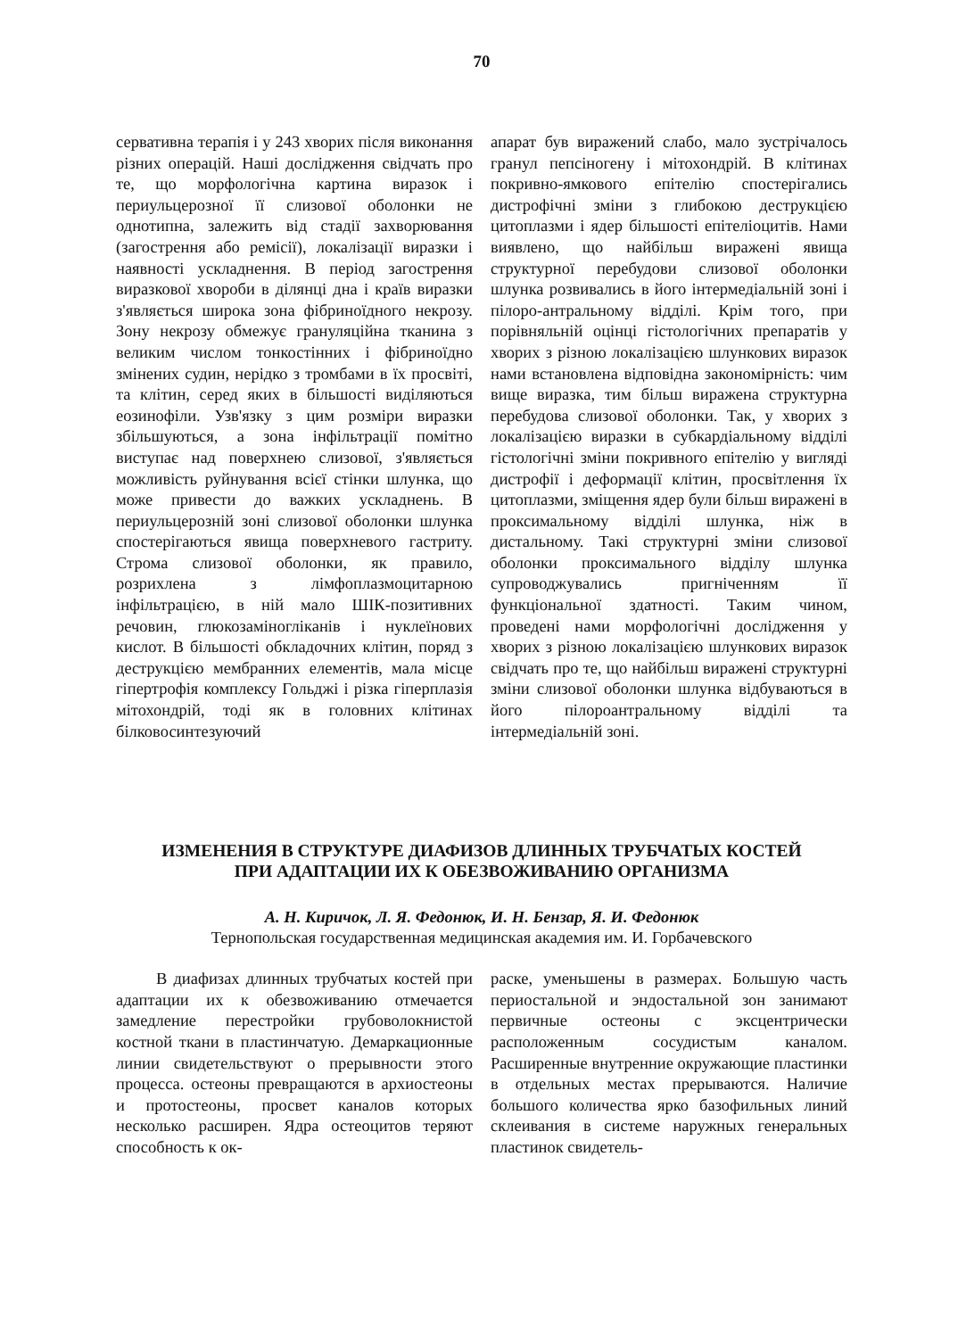70
сервативна терапія і у 243 хворих після виконання різних операцій. Наші дослідження свідчать про те, що морфологічна картина виразок і периульцерозної її слизової оболонки не однотипна, залежить від стадії захворювання (загострення або ремісії), локалізації виразки і наявності ускладнення. В період загострення виразкової хвороби в ділянці дна і країв виразки з'являється широка зона фібриноїдного некрозу. Зону некрозу обмежує грануляційна тканина з великим числом тонкостінних і фібриноїдно змінених судин, нерідко з тромбами в їх просвіті, та клітин, серед яких в більшості виділяються еозинофіли. Узв'язку з цим розміри виразки збільшуються, а зона інфільтрації помітно виступає над поверхнею слизової, з'являється можливість руйнування всієї стінки шлунка, що може привести до важких ускладнень. В периульцерозній зоні слизової оболонки шлунка спостерігаються явища поверхневого гастриту. Строма слизової оболонки, як правило, розрихлена з лімфоплазмоцитарною інфільтрацією, в ній мало ШІК-позитивних речовин, глюкозаміногліканів і нуклеїнових кислот. В більшості обкладочних клітин, поряд з деструкцією мембранних елементів, мала місце гіпертрофія комплексу Гольджі і різка гіперплазія мітохондрій, тоді як в головних клітинах білковосинтезуючий
апарат був виражений слабо, мало зустрічалось гранул пепсіногену і мітохондрій. В клітинах покривно-ямкового епітелію спостерігались дистрофічні зміни з глибокою деструкцією цитоплазми і ядер більшості епітеліоцитів. Нами виявлено, що найбільш виражені явища структурної перебудови слизової оболонки шлунка розвивались в його інтермедіальній зоні і пілоро-антральному відділі. Крім того, при порівняльній оцінці гістологічних препаратів у хворих з різною локалізацією шлункових виразок нами встановлена відповідна закономірність: чим вище виразка, тим більш виражена структурна перебудова слизової оболонки. Так, у хворих з локалізацією виразки в субкардіальному відділі гістологічні зміни покривного епітелію у вигляді дистрофії і деформації клітин, просвітлення їх цитоплазми, зміщення ядер були більш виражені в проксимальному відділі шлунка, ніж в дистальному. Такі структурні зміни слизової оболонки проксимального відділу шлунка супроводжувались пригніченням її функціональної здатності. Таким чином, проведені нами морфологічні дослідження у хворих з різною локалізацією шлункових виразок свідчать про те, що найбільш виражені структурні зміни слизової оболонки шлунка відбуваються в його пілороантральному відділі та інтермедіальній зоні.
ИЗМЕНЕНИЯ В СТРУКТУРЕ ДИАФИЗОВ ДЛИННЫХ ТРУБЧАТЫХ КОСТЕЙ
ПРИ АДАПТАЦИИ ИХ К ОБЕЗВОЖИВАНИЮ ОРГАНИЗМА
А. Н. Киричок, Л. Я. Федонюк, И. Н. Бензар, Я. И. Федонюк
Тернопольская государственная медицинская академия им. И. Горбачевского
В диафизах длинных трубчатых костей при адаптации их к обезвоживанию отмечается замедление перестройки грубоволокнистой костной ткани в пластинчатую. Демаркационные линии свидетельствуют о прерывности этого процесса. остеоны превращаются в архиостеоны и протостеоны, просвет каналов которых несколько расширен. Ядра остеоцитов теряют способность к ок-
раске, уменьшены в размерах. Большую часть периостальной и эндостальной зон занимают первичные остеоны с эксцентрически расположенным сосудистым каналом. Расширенные внутренние окружающие пластинки в отдельных местах прерываются. Наличие большого количества ярко базофильных линий склеивания в системе наружных генеральных пластинок свидетель-